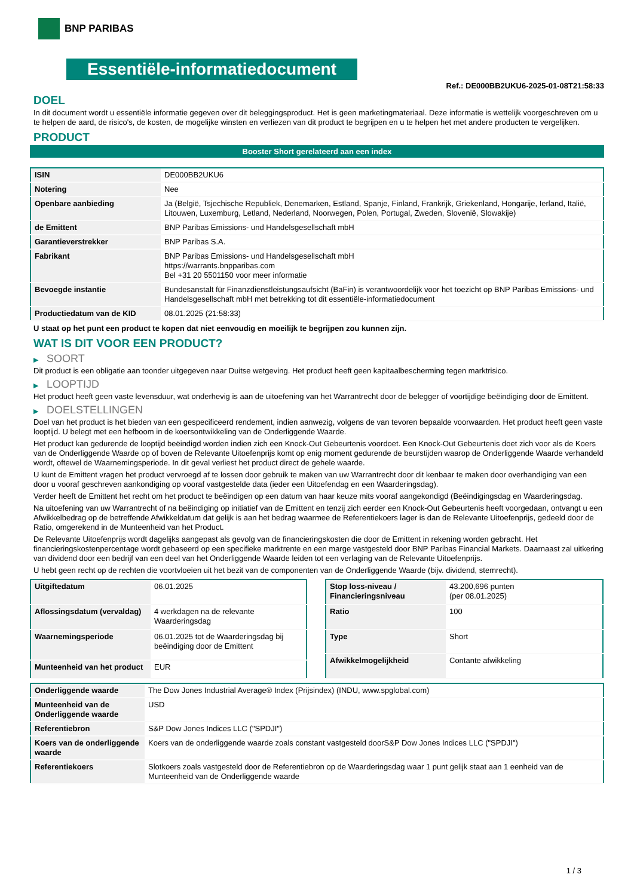BNP PARIBAS
Essentiële-informatiedocument
Ref.: DE000BB2UKU6-2025-01-08T21:58:33
DOEL
In dit document wordt u essentiële informatie gegeven over dit beleggingsproduct. Het is geen marketingmateriaal. Deze informatie is wettelijk voorgeschreven om u te helpen de aard, de risico's, de kosten, de mogelijke winsten en verliezen van dit product te begrijpen en u te helpen het met andere producten te vergelijken.
PRODUCT
Booster Short gerelateerd aan een index
| ISIN | DE000BB2UKU6 |
| Notering | Nee |
| Openbare aanbieding | Ja (België, Tsjechische Republiek, Denemarken, Estland, Spanje, Finland, Frankrijk, Griekenland, Hongarije, Ierland, Italië, Litouwen, Luxemburg, Letland, Nederland, Noorwegen, Polen, Portugal, Zweden, Slovenië, Slowakije) |
| de Emittent | BNP Paribas Emissions- und Handelsgesellschaft mbH |
| Garantieverstrekker | BNP Paribas S.A. |
| Fabrikant | BNP Paribas Emissions- und Handelsgesellschaft mbH https://warrants.bnpparibas.com Bel +31 20 5501150 voor meer informatie |
| Bevoegde instantie | Bundesanstalt für Finanzdienstleistungsaufsicht (BaFin) is verantwoordelijk voor het toezicht op BNP Paribas Emissions- und Handelsgesellschaft mbH met betrekking tot dit essentiële-informatiedocument |
| Productiedatum van de KID | 08.01.2025 (21:58:33) |
U staat op het punt een product te kopen dat niet eenvoudig en moeilijk te begrijpen zou kunnen zijn.
WAT IS DIT VOOR EEN PRODUCT?
▶ SOORT
Dit product is een obligatie aan toonder uitgegeven naar Duitse wetgeving. Het product heeft geen kapitaalbescherming tegen marktrisico.
▶ LOOPTIJD
Het product heeft geen vaste levensduur, wat onderhevig is aan de uitoefening van het Warrantrecht door de belegger of voortijdige beëindiging door de Emittent.
▶ DOELSTELLINGEN
Doel van het product is het bieden van een gespecificeerd rendement, indien aanwezig, volgens de van tevoren bepaalde voorwaarden. Het product heeft geen vaste looptijd. U belegt met een hefboom in de koersontwikkeling van de Onderliggende Waarde.
Het product kan gedurende de looptijd beëindigd worden indien zich een Knock-Out Gebeurtenis voordoet. Een Knock-Out Gebeurtenis doet zich voor als de Koers van de Onderliggende Waarde op of boven de Relevante Uitoefenprijs komt op enig moment gedurende de beurstijden waarop de Onderliggende Waarde verhandeld wordt, oftewel de Waarnemingsperiode. In dit geval verliest het product direct de gehele waarde.
U kunt de Emittent vragen het product vervroegd af te lossen door gebruik te maken van uw Warrantrecht door dit kenbaar te maken door overhandiging van een door u vooraf geschreven aankondiging op vooraf vastgestelde data (ieder een Uitoefendag en een Waarderingsdag).
Verder heeft de Emittent het recht om het product te beëindigen op een datum van haar keuze mits vooraf aangekondigd (Beëindigingsdag en Waarderingsdag.
Na uitoefening van uw Warrantrecht of na beëindiging op initiatief van de Emittent en tenzij zich eerder een Knock-Out Gebeurtenis heeft voorgedaan, ontvangt u een Afwikkelbedrag op de betreffende Afwikkeldatum dat gelijk is aan het bedrag waarmee de Referentiekoers lager is dan de Relevante Uitoefenprijs, gedeeld door de Ratio, omgerekend in de Munteenheid van het Product.
De Relevante Uitoefenprijs wordt dagelijks aangepast als gevolg van de financieringskosten die door de Emittent in rekening worden gebracht. Het financieringskostenpercentage wordt gebaseerd op een specifieke marktrente en een marge vastgesteld door BNP Paribas Financial Markets. Daarnaast zal uitkering van dividend door een bedrijf van een deel van het Onderliggende Waarde leiden tot een verlaging van de Relevante Uitoefenprijs.
U hebt geen recht op de rechten die voortvloeien uit het bezit van de componenten van de Onderliggende Waarde (bijv. dividend, stemrecht).
| Uitgiftedatum | 06.01.2025 |
| Aflossingsdatum (vervaldag) | 4 werkdagen na de relevante Waarderingsdag |
| Waarnemingsperiode | 06.01.2025 tot de Waarderingsdag bij beëindiging door de Emittent |
| Munteenheid van het product | EUR |
| Stop loss-niveau / Financieringsniveau | 43.200,696 punten (per 08.01.2025) |
| Ratio | 100 |
| Type | Short |
| Afwikkelmogelijkheid | Contante afwikkeling |
| Onderliggende waarde | The Dow Jones Industrial Average® Index (Prijsindex) (INDU, www.spglobal.com) |
| Munteenheid van de Onderliggende waarde | USD |
| Referentiebron | S&P Dow Jones Indices LLC ("SPDJI") |
| Koers van de onderliggende waarde | Koers van de onderliggende waarde zoals constant vastgesteld doorS&P Dow Jones Indices LLC ("SPDJI") |
| Referentiekoers | Slotkoers zoals vastgesteld door de Referentiebron op de Waarderingsdag waar 1 punt gelijk staat aan 1 eenheid van de Munteenheid van de Onderliggende waarde |
1 / 3